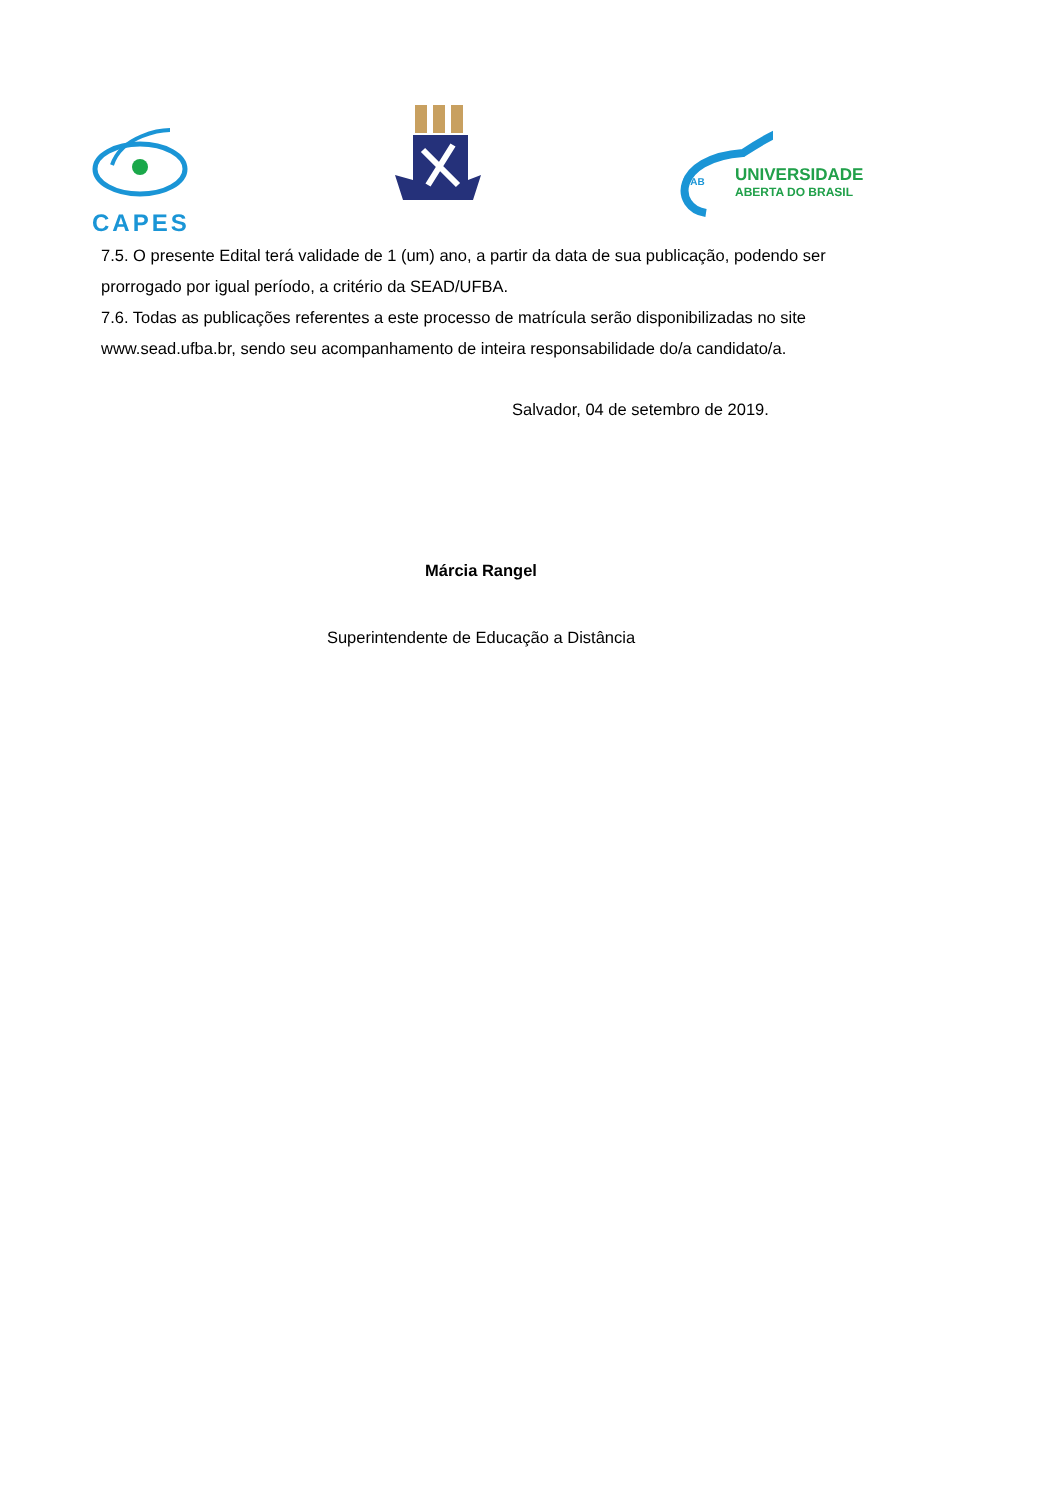CAPES
UAB
UNIVERSIDADE
ABERTA DO BRASIL
7.5. O presente Edital terá validade de 1 (um) ano, a partir da data de sua publicação, podendo ser prorrogado por igual período, a critério da SEAD/UFBA.
7.6. Todas as publicações referentes a este processo de matrícula serão disponibilizadas no site www.sead.ufba.br, sendo seu acompanhamento de inteira responsabilidade do/a candidato/a.
Salvador, 04 de setembro de 2019.
Márcia Rangel
Superintendente de Educação a Distância